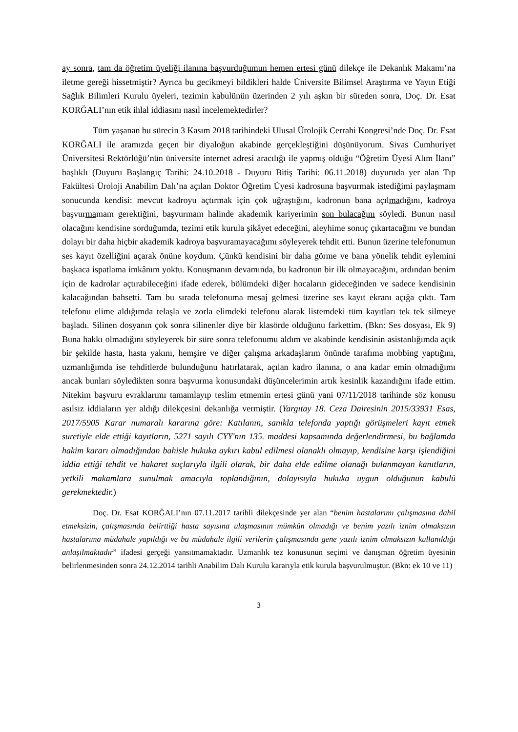ay sonra, tam da öğretim üyeliği ilanına başvurduğumun hemen ertesi günü dilekçe ile Dekanlık Makamı’na iletme gereği hissetmiştir? Ayrıca bu gecikmeyi bildikleri halde Üniversite Bilimsel Araştırma ve Yayın Etiği Sağlık Bilimleri Kurulu üyeleri, tezimin kabulünün üzerinden 2 yılı aşkın bir süreden sonra, Doç. Dr. Esat KORĞALI’nın etik ihlal iddiasını nasıl incelemektedirler?
Tüm yaşanan bu sürecin 3 Kasım 2018 tarihindeki Ulusal Ürolojik Cerrahi Kongresi’nde Doç. Dr. Esat KORĞALI ile aramızda geçen bir diyaloğun akabinde gerçekleştiğini düşünüyorum. Sivas Cumhuriyet Üniversitesi Rektörlüğü’nün üniversite internet adresi aracılığı ile yapmış olduğu “Öğretim Üyesi Alım İlanı” başlıklı (Duyuru Başlangıç Tarihi: 24.10.2018 - Duyuru Bitiş Tarihi: 06.11.2018) duyuruda yer alan Tıp Fakültesi Üroloji Anabilim Dalı’na açılan Doktor Öğretim Üyesi kadrosuna başvurmak istediğimi paylaşmam sonucunda kendisi: mevcut kadroyu açtırmak için çok uğraştığını, kadronun bana açılmadığını, kadroya başvurmamam gerektiğini, başvurmam halinde akademik kariyerimin son bulacağını söyledi. Bunun nasıl olacağını kendisine sorduğumda, tezimi etik kurula şikâyet edeceğini, aleyhime sonuç çıkartacağını ve bundan dolayı bir daha hiçbir akademik kadroya başvuramayacağımı söyleyerek tehdit etti. Bunun üzerine telefonumun ses kayıt özelliğini açarak önüne koydum. Çünkü kendisini bir daha görme ve bana yönelik tehdit eylemini başkaca ispatlama imkânım yoktu. Konuşmanın devamında, bu kadronun bir ilk olmayacağını, ardından benim için de kadrolar açtırabileceğini ifade ederek, bölümdeki diğer hocaların gideceğinden ve sadece kendisinin kalacağından bahsetti. Tam bu sırada telefonuma mesaj gelmesi üzerine ses kayıt ekranı açığa çıktı. Tam telefonu elime aldığımda telaşla ve zorla elimdeki telefonu alarak listemdeki tüm kayıtları tek tek silmeye başladı. Silinen dosyanın çok sonra silinenler diye bir klasörde olduğunu farkettim. (Bkn: Ses dosyası, Ek 9) Buna hakkı olmadığını söyleyerek bir süre sonra telefonumu aldım ve akabinde kendisinin asistanlığımda açık bir şekilde hasta, hasta yakını, hemşire ve diğer çalışma arkadaşlarım önünde tarafıma mobbing yaptığını, uzmanlığımda ise tehditlerde bulunduğunu hatırlatarak, açılan kadro ilanına, o ana kadar emin olmadığımı ancak bunları söyledikten sonra başvurma konusundaki düşüncelerimin artık kesinlik kazandığını ifade ettim. Nitekim başvuru evraklarımı tamamlayıp teslim etmemin ertesi günü yani 07/11/2018 tarihinde söz konusu asılsız iddiaların yer aldığı dilekçesini dekanlığa vermiştir. (Yargıtay 18. Ceza Dairesinin 2015/33931 Esas, 2017/5905 Karar numaralı kararına göre: Katılanın, sanıkla telefonda yaptığı görüşmeleri kayıt etmek suretiyle elde ettiği kayıtların, 5271 sayılı CYY'nın 135. maddesi kapsamında değerlendirmesi, bu bağlamda hakim kararı olmadığından bahisle hukuka aykırı kabul edilmesi olanaklı olmayıp, kendisine karşı işlendiğini iddia ettiği tehdit ve hakaret suçlarıyla ilgili olarak, bir daha elde edilme olanağı bulanmayan kanıtların, yetkili makamlara sunulmak amacıyla toplandığının, dolayısıyla hukuka uygun olduğunun kabulü gerekmektedir.)
Doç. Dr. Esat KORĞALI’nın 07.11.2017 tarihli dilekçesinde yer alan “benim hastalarımı çalışmasına dahil etmeksizin, çalışmasında belirttiği hasta sayısına ulaşmasının mümkün olmadığı ve benim yazılı iznim olmaksızın hastalarıma müdahale yapıldığı ve bu müdahale ilgili verilerin çalışmasında gene yazılı iznim olmaksızın kullanıldığı anlaşılmaktadır” ifadesi gerçeği yansıtmamaktadır. Uzmanlık tez konusunun seçimi ve danışman öğretim üyesinin belirlenmesinden sonra 24.12.2014 tarihli Anabilim Dalı Kurulu kararıyla etik kurula başvurulmuştur. (Bkn: ek 10 ve 11)
3